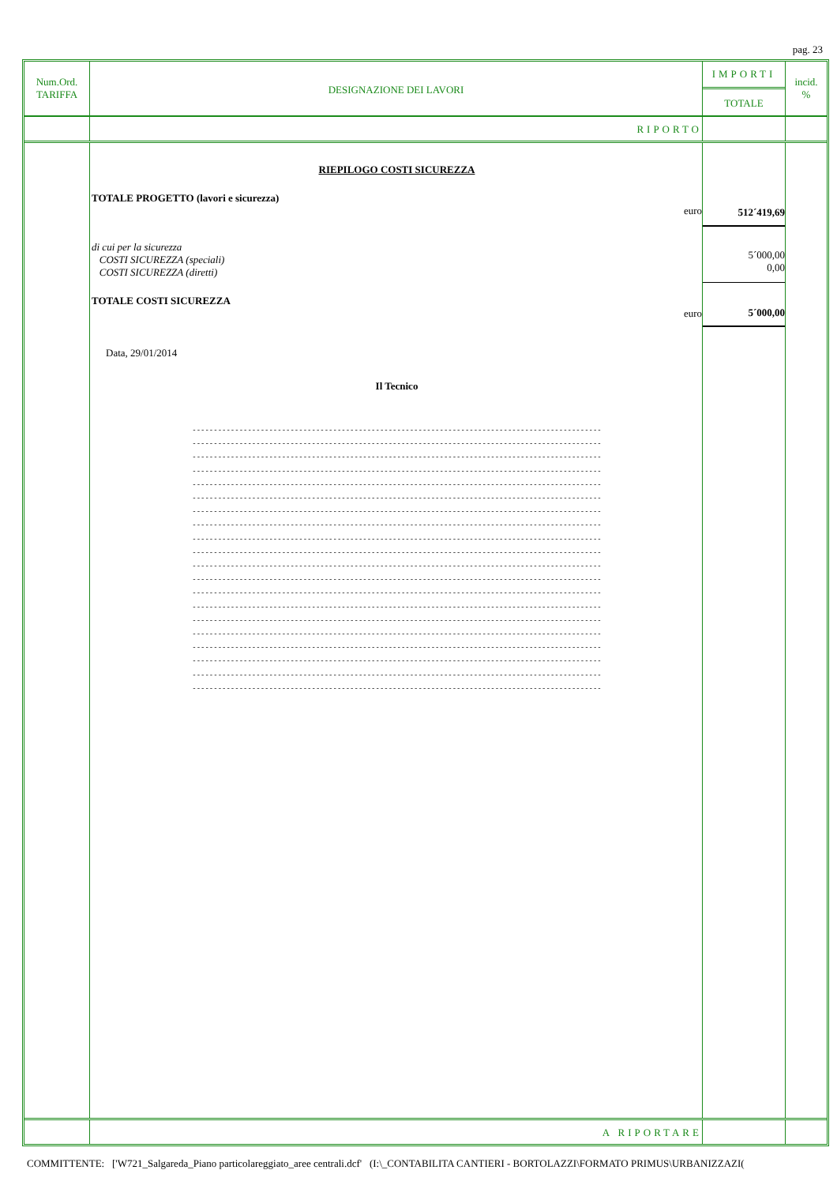pag. 23
Num.Ord.
TARIFFA
DESIGNAZIONE DEI LAVORI
IMPORTI
TOTALE
incid.
%
RIPORTO
RIEPILOGO COSTI SICUREZZA
TOTALE PROGETTO (lavori e sicurezza)
euro
di cui per la sicurezza
COSTI SICUREZZA (speciali)
COSTI SICUREZZA (diretti)
TOTALE COSTI SICUREZZA
euro
Data, 29/01/2014
Il Tecnico
------------------------------------------------------------------------------------------------
------------------------------------------------------------------------------------------------
------------------------------------------------------------------------------------------------
------------------------------------------------------------------------------------------------
------------------------------------------------------------------------------------------------
------------------------------------------------------------------------------------------------
------------------------------------------------------------------------------------------------
------------------------------------------------------------------------------------------------
------------------------------------------------------------------------------------------------
------------------------------------------------------------------------------------------------
------------------------------------------------------------------------------------------------
------------------------------------------------------------------------------------------------
------------------------------------------------------------------------------------------------
------------------------------------------------------------------------------------------------
------------------------------------------------------------------------------------------------
------------------------------------------------------------------------------------------------
------------------------------------------------------------------------------------------------
------------------------------------------------------------------------------------------------
------------------------------------------------------------------------------------------------
------------------------------------------------------------------------------------------------
512´419,69
5´000,00
0,00
5´000,00
A RIPORTARE
COMMITTENTE: ['W721_Salgareda_Piano particolareggiato_aree centrali.dcf' (I:\_CONTABILITA CANTIERI - BORTOLAZZI\FORMATO PRIMUS\URBANIZZAZI(